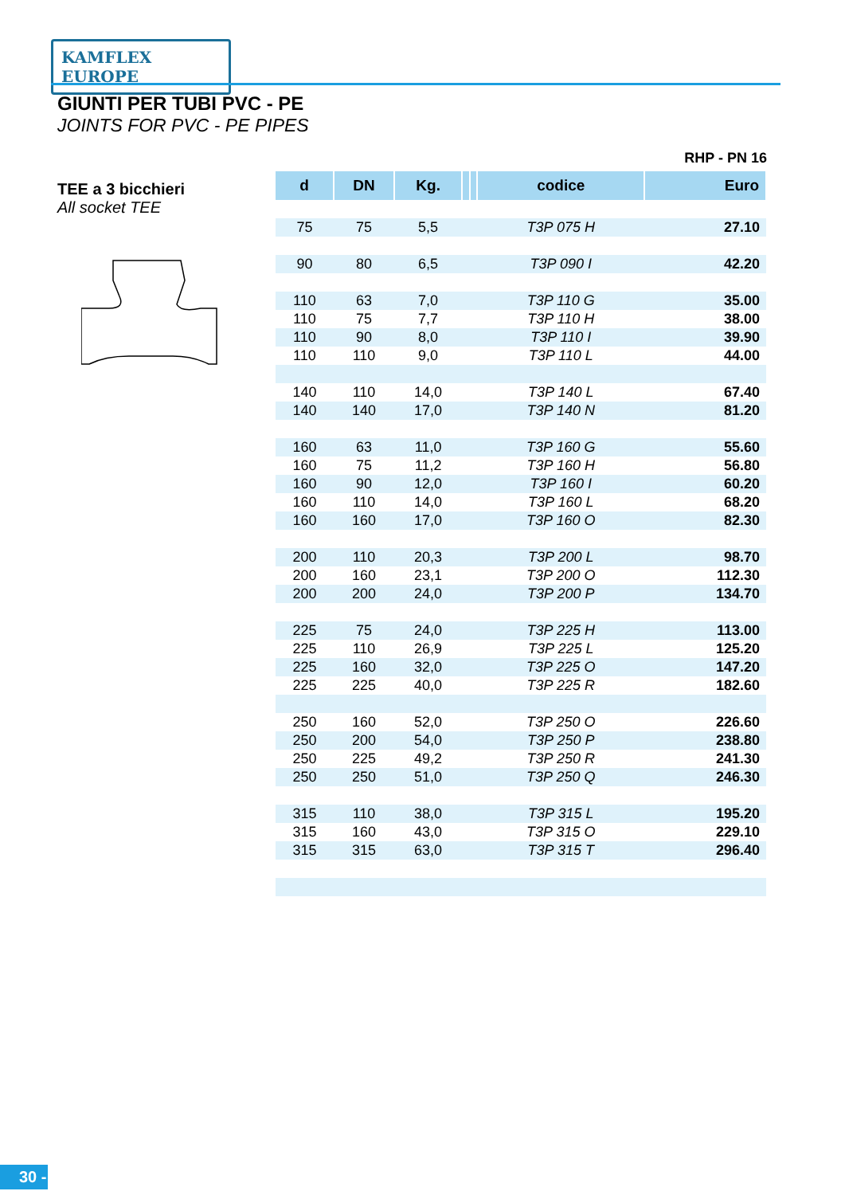KAMFLEX EUROPE
GIUNTI PER TUBI PVC - PE
JOINTS FOR PVC - PE PIPES
TEE a 3 bicchieri
All socket TEE
RHP - PN 16
| d | DN | Kg. | | | codice | Euro |
| --- | --- | --- | --- | --- | --- | --- |
| 75 | 75 | 5,5 | | | T3P 075 H | 27.10 |
| 90 | 80 | 6,5 | | | T3P 090 I | 42.20 |
| 110 | 63 | 7,0 | | | T3P 110 G | 35.00 |
| 110 | 75 | 7,7 | | | T3P 110 H | 38.00 |
| 110 | 90 | 8,0 | | | T3P 110 I | 39.90 |
| 110 | 110 | 9,0 | | | T3P 110 L | 44.00 |
| 140 | 110 | 14,0 | | | T3P 140 L | 67.40 |
| 140 | 140 | 17,0 | | | T3P 140 N | 81.20 |
| 160 | 63 | 11,0 | | | T3P 160 G | 55.60 |
| 160 | 75 | 11,2 | | | T3P 160 H | 56.80 |
| 160 | 90 | 12,0 | | | T3P 160 I | 60.20 |
| 160 | 110 | 14,0 | | | T3P 160 L | 68.20 |
| 160 | 160 | 17,0 | | | T3P 160 O | 82.30 |
| 200 | 110 | 20,3 | | | T3P 200 L | 98.70 |
| 200 | 160 | 23,1 | | | T3P 200 O | 112.30 |
| 200 | 200 | 24,0 | | | T3P 200 P | 134.70 |
| 225 | 75 | 24,0 | | | T3P 225 H | 113.00 |
| 225 | 110 | 26,9 | | | T3P 225 L | 125.20 |
| 225 | 160 | 32,0 | | | T3P 225 O | 147.20 |
| 225 | 225 | 40,0 | | | T3P 225 R | 182.60 |
| 250 | 160 | 52,0 | | | T3P 250 O | 226.60 |
| 250 | 200 | 54,0 | | | T3P 250 P | 238.80 |
| 250 | 225 | 49,2 | | | T3P 250 R | 241.30 |
| 250 | 250 | 51,0 | | | T3P 250 Q | 246.30 |
| 315 | 110 | 38,0 | | | T3P 315 L | 195.20 |
| 315 | 160 | 43,0 | | | T3P 315 O | 229.10 |
| 315 | 315 | 63,0 | | | T3P 315 T | 296.40 |
30 -